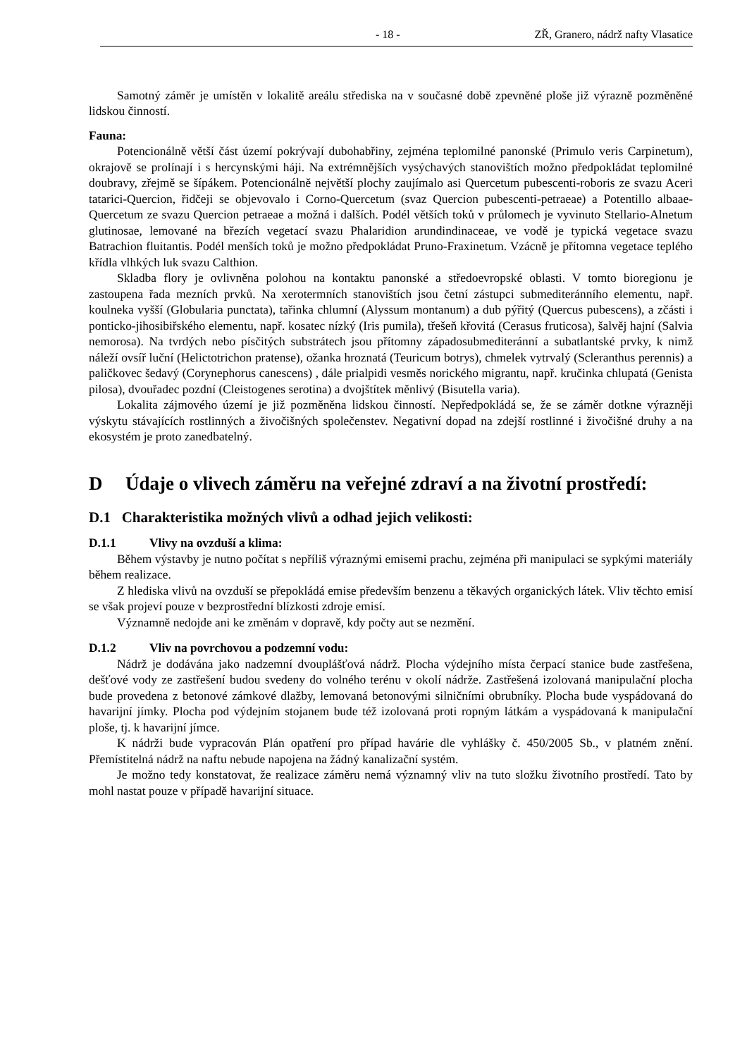- 18 - ZŘ, Granero, nádrž nafty Vlasatice
Samotný záměr je umístěn v lokalitě areálu střediska na v současné době zpevněné ploše již výrazně pozměněné lidskou činností.
Fauna:
Potencionálně větší část území pokrývají dubohabřiny, zejména teplomilné panonské (Primulo veris Carpinetum), okrajově se prolínají i s hercynskými háji. Na extrémnějších vysýchavých stanovištích možno předpokládat teplomilné doubravy, zřejmě se šípákem. Potencionálně největší plochy zaujímalo asi Quercetum pubescenti-roboris ze svazu Aceri tatarici-Quercion, řidčeji se objevovalo i Corno-Quercetum (svaz Quercion pubescenti-petraeae) a Potentillo albaae-Quercetum ze svazu Quercion petraeae a možná i dalších. Podél větších toků v průlomech je vyvinuto Stellario-Alnetum glutinosae, lemované na březích vegetací svazu Phalaridion arundindinaceae, ve vodě je typická vegetace svazu Batrachion fluitantis. Podél menších toků je možno předpokládat Pruno-Fraxinetum. Vzácně je přítomna vegetace teplého křídla vlhkých luk svazu Calthion.
Skladba flory je ovlivněna polohou na kontaktu panonské a středoevropské oblasti. V tomto bioregionu je zastoupena řada mezních prvků. Na xerotermních stanovištích jsou četní zástupci submediteránního elementu, např. koulneka vyšší (Globularia punctata), tařinka chlumní (Alyssum montanum) a dub pýřitý (Quercus pubescens), a zčásti i ponticko-jihosibiřského elementu, např. kosatec nízký (Iris pumila), třešeň křovitá (Cerasus fruticosa), šalvěj hajní (Salvia nemorosa). Na tvrdých nebo písčitých substrátech jsou přítomny západosubmediteránní a subatlantské prvky, k nimž náleží ovsíř luční (Helictotrichon pratense), ožanka hroznatá (Teuricum botrys), chmelek vytrvalý (Scleranthus perennis) a paličkovec šedavý (Corynephorus canescens) , dále prialpidi vesměs norického migrantu, např. kručinka chlupatá (Genista pilosa), dvouřadec pozdní (Cleistogenes serotina) a dvojštítek měnlivý (Bisutella varia).
Lokalita zájmového území je již pozměněna lidskou činností. Nepředpokládá se, že se záměr dotkne výrazněji výskytu stávajících rostlinných a živočišných společenstev. Negativní dopad na zdejší rostlinné i živočišné druhy a na ekosystém je proto zanedbatelný.
D Údaje o vlivech záměru na veřejné zdraví a na životní prostředí:
D.1 Charakteristika možných vlivů a odhad jejich velikosti:
D.1.1 Vlivy na ovzduší a klima:
Během výstavby je nutno počítat s nepříliš výraznými emisemi prachu, zejména při manipulaci se sypkými materiály během realizace.
Z hlediska vlivů na ovzduší se přepokládá emise především benzenu a těkavých organických látek. Vliv těchto emisí se však projeví pouze v bezprostřední blízkosti zdroje emisí.
Významně nedojde ani ke změnám v dopravě, kdy počty aut se nezmění.
D.1.2 Vliv na povrchovou a podzemní vodu:
Nádrž je dodávána jako nadzemní dvouplášťová nádrž. Plocha výdejního místa čerpací stanice bude zastřešena, dešťové vody ze zastřešení budou svedeny do volného terénu v okolí nádrže. Zastřešená izolovaná manipulační plocha bude provedena z betonové zámkové dlažby, lemovaná betonovými silničními obrubníky. Plocha bude vyspádovaná do havarijní jímky. Plocha pod výdejním stojanem bude též izolovaná proti ropným látkám a vyspádovaná k manipulační ploše, tj. k havarijní jímce.
K nádrži bude vypracován Plán opatření pro případ havárie dle vyhlášky č. 450/2005 Sb., v platném znění. Přemístitelná nádrž na naftu nebude napojena na žádný kanalizační systém.
Je možno tedy konstatovat, že realizace záměru nemá významný vliv na tuto složku životního prostředí. Tato by mohl nastat pouze v případě havarijní situace.